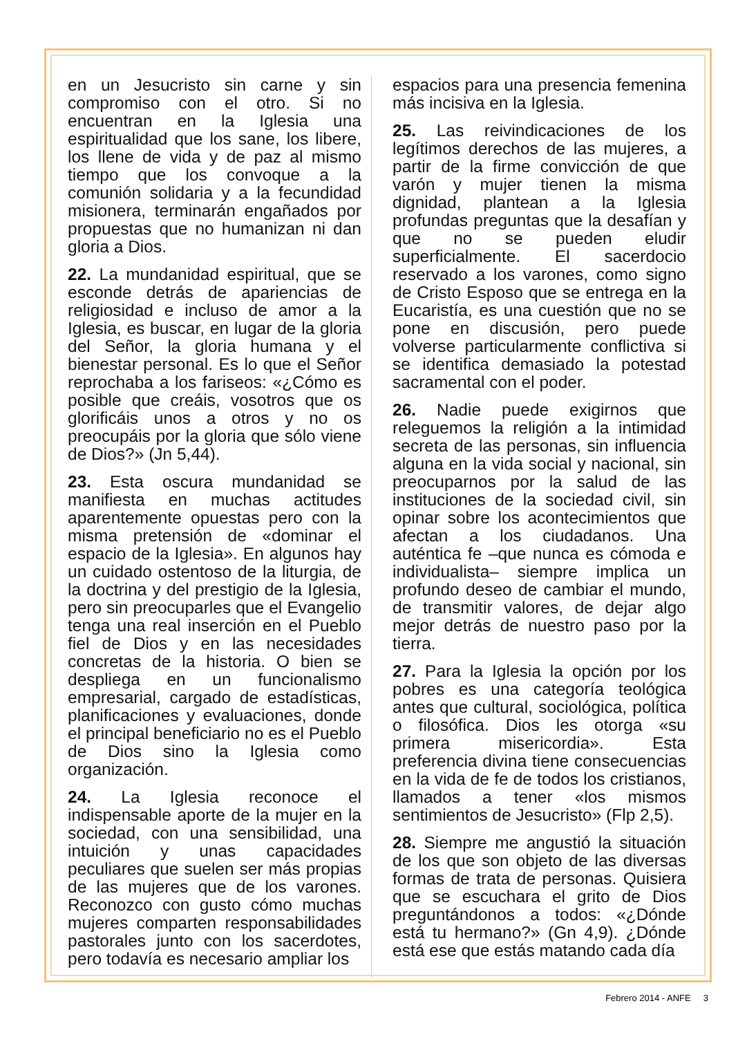en un Jesucristo sin carne y sin compromiso con el otro. Si no encuentran en la Iglesia una espiritualidad que los sane, los libere, los llene de vida y de paz al mismo tiempo que los convoque a la comunión solidaria y a la fecundidad misionera, terminarán engañados por propuestas que no humanizan ni dan gloria a Dios.
22. La mundanidad espiritual, que se esconde detrás de apariencias de religiosidad e incluso de amor a la Iglesia, es buscar, en lugar de la gloria del Señor, la gloria humana y el bienestar personal. Es lo que el Señor reprochaba a los fariseos: «¿Cómo es posible que creáis, vosotros que os glorificáis unos a otros y no os preocupáis por la gloria que sólo viene de Dios?» (Jn 5,44).
23. Esta oscura mundanidad se manifiesta en muchas actitudes aparentemente opuestas pero con la misma pretensión de «dominar el espacio de la Iglesia». En algunos hay un cuidado ostentoso de la liturgia, de la doctrina y del prestigio de la Iglesia, pero sin preocuparles que el Evangelio tenga una real inserción en el Pueblo fiel de Dios y en las necesidades concretas de la historia. O bien se despliega en un funcionalismo empresarial, cargado de estadísticas, planificaciones y evaluaciones, donde el principal beneficiario no es el Pueblo de Dios sino la Iglesia como organización.
24. La Iglesia reconoce el indispensable aporte de la mujer en la sociedad, con una sensibilidad, una intuición y unas capacidades peculiares que suelen ser más propias de las mujeres que de los varones. Reconozco con gusto cómo muchas mujeres comparten responsabilidades pastorales junto con los sacerdotes, pero todavía es necesario ampliar los
espacios para una presencia femenina más incisiva en la Iglesia.
25. Las reivindicaciones de los legítimos derechos de las mujeres, a partir de la firme convicción de que varón y mujer tienen la misma dignidad, plantean a la Iglesia profundas preguntas que la desafían y que no se pueden eludir superficialmente. El sacerdocio reservado a los varones, como signo de Cristo Esposo que se entrega en la Eucaristía, es una cuestión que no se pone en discusión, pero puede volverse particularmente conflictiva si se identifica demasiado la potestad sacramental con el poder.
26. Nadie puede exigirnos que releguemos la religión a la intimidad secreta de las personas, sin influencia alguna en la vida social y nacional, sin preocuparnos por la salud de las instituciones de la sociedad civil, sin opinar sobre los acontecimientos que afectan a los ciudadanos. Una auténtica fe –que nunca es cómoda e individualista– siempre implica un profundo deseo de cambiar el mundo, de transmitir valores, de dejar algo mejor detrás de nuestro paso por la tierra.
27. Para la Iglesia la opción por los pobres es una categoría teológica antes que cultural, sociológica, política o filosófica. Dios les otorga «su primera misericordia». Esta preferencia divina tiene consecuencias en la vida de fe de todos los cristianos, llamados a tener «los mismos sentimientos de Jesucristo» (Flp 2,5).
28. Siempre me angustió la situación de los que son objeto de las diversas formas de trata de personas. Quisiera que se escuchara el grito de Dios preguntándonos a todos: «¿Dónde está tu hermano?» (Gn 4,9). ¿Dónde está ese que estás matando cada día
Febrero 2014 - ANFE 3